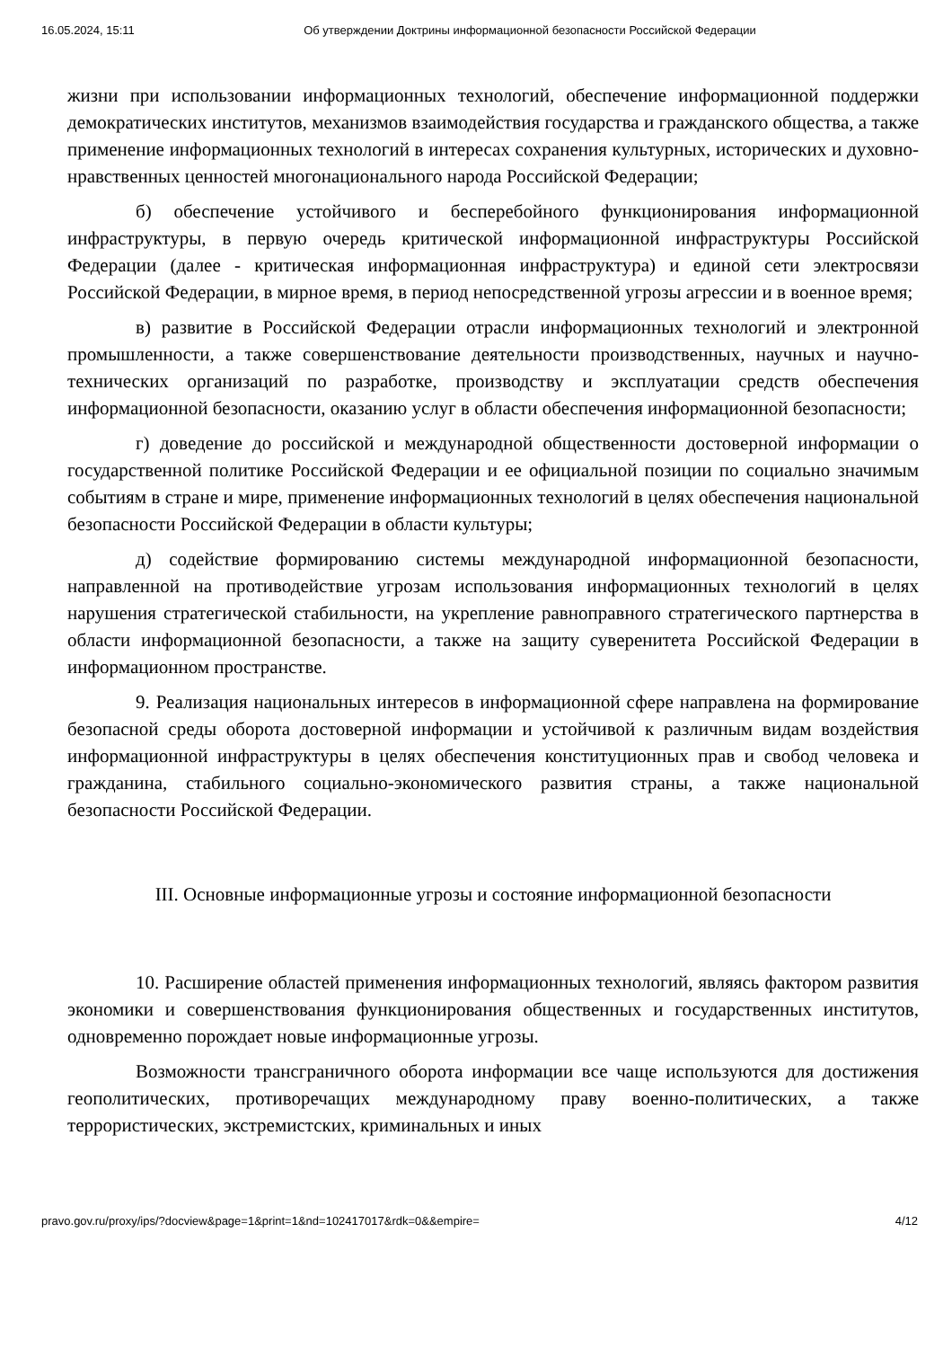16.05.2024, 15:11 Об утверждении Доктрины информационной безопасности Российской Федерации
жизни при использовании информационных технологий, обеспечение информационной поддержки демократических институтов, механизмов взаимодействия государства и гражданского общества, а также применение информационных технологий в интересах сохранения культурных, исторических и духовно-нравственных ценностей многонационального народа Российской Федерации;
б) обеспечение устойчивого и бесперебойного функционирования информационной инфраструктуры, в первую очередь критической информационной инфраструктуры Российской Федерации (далее - критическая информационная инфраструктура) и единой сети электросвязи Российской Федерации, в мирное время, в период непосредственной угрозы агрессии и в военное время;
в) развитие в Российской Федерации отрасли информационных технологий и электронной промышленности, а также совершенствование деятельности производственных, научных и научно-технических организаций по разработке, производству и эксплуатации средств обеспечения информационной безопасности, оказанию услуг в области обеспечения информационной безопасности;
г) доведение до российской и международной общественности достоверной информации о государственной политике Российской Федерации и ее официальной позиции по социально значимым событиям в стране и мире, применение информационных технологий в целях обеспечения национальной безопасности Российской Федерации в области культуры;
д) содействие формированию системы международной информационной безопасности, направленной на противодействие угрозам использования информационных технологий в целях нарушения стратегической стабильности, на укрепление равноправного стратегического партнерства в области информационной безопасности, а также на защиту суверенитета Российской Федерации в информационном пространстве.
9. Реализация национальных интересов в информационной сфере направлена на формирование безопасной среды оборота достоверной информации и устойчивой к различным видам воздействия информационной инфраструктуры в целях обеспечения конституционных прав и свобод человека и гражданина, стабильного социально-экономического развития страны, а также национальной безопасности Российской Федерации.
III. Основные информационные угрозы и состояние информационной безопасности
10. Расширение областей применения информационных технологий, являясь фактором развития экономики и совершенствования функционирования общественных и государственных институтов, одновременно порождает новые информационные угрозы.
Возможности трансграничного оборота информации все чаще используются для достижения геополитических, противоречащих международному праву военно-политических, а также террористических, экстремистских, криминальных и иных
pravo.gov.ru/proxy/ips/?docview&page=1&print=1&nd=102417017&rdk=0&&empire= 4/12